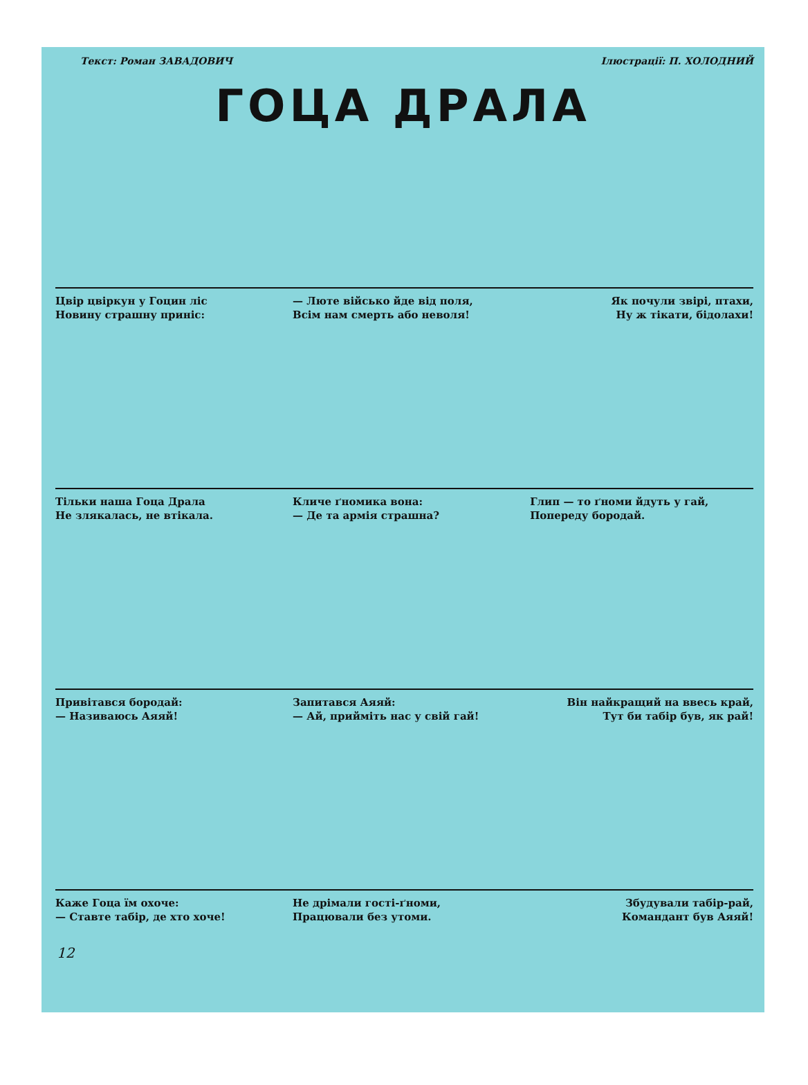Текст: Роман ЗАВАДОВИЧ Ілюстрації: П. ХОЛОДНИЙ
ГОЦА ДРАЛА
Цвір цвіркун у Гоцин ліс
Новину страшну приніс:
— Люте військо йде від поля,
Всім нам смерть або неволя!
Як почули звірі, птахи,
Ну ж тікати, бідолахи!
Тільки наша Гоца Драла
Не злякалась, не втікала.
Кличе ґномика вона:
— Де та армія страшна?
Глип — то ґноми йдуть у гай,
Попереду бородай.
Привітався бородай:
— Називаюсь Аяяй!
Запитався Аяяй:
— Ай, прийміть нас у свій гай!
Він найкращий на ввесь край,
Тут би табір був, як рай!
Каже Гоца їм охоче:
— Ставте табір, де хто хоче!
Не дрімали гості-ґноми,
Працювали без утоми.
Збудували табір-рай,
Командант був Аяяй!
12